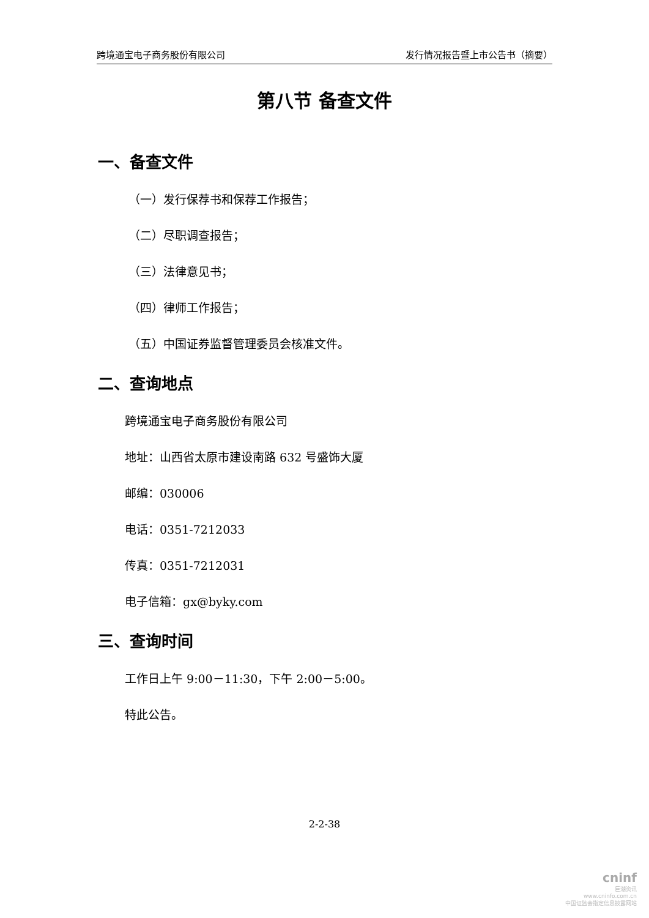跨境通宝电子商务股份有限公司 发行情况报告暨上市公告书（摘要）
第八节 备查文件
一、备查文件
（一）发行保荐书和保荐工作报告；
（二）尽职调查报告；
（三）法律意见书；
（四）律师工作报告；
（五）中国证券监督管理委员会核准文件。
二、查询地点
跨境通宝电子商务股份有限公司
地址：山西省太原市建设南路 632 号盛饰大厦
邮编：030006
电话：0351-7212033
传真：0351-7212031
电子信箱：gx@byky.com
三、查询时间
工作日上午 9:00－11:30，下午 2:00－5:00。
特此公告。
2-2-38
cninf
巨潮资讯
www.cninfo.com.cn
中国证监会指定信息披露网站